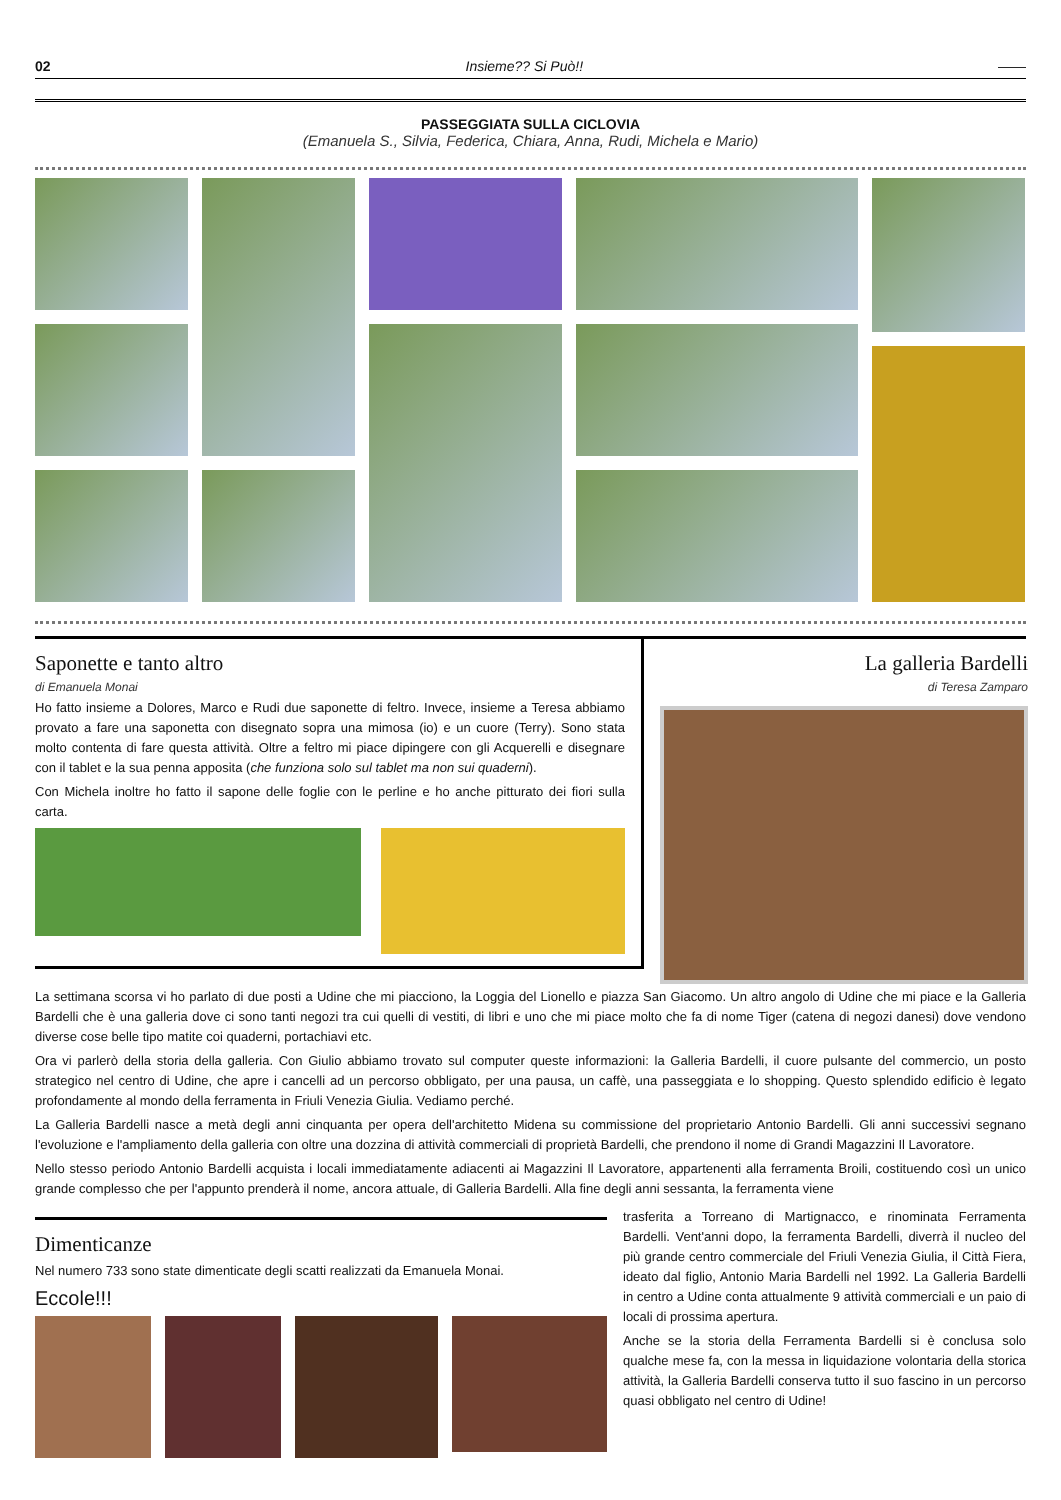02 Insieme?? Si Può!! ——
PASSEGGIATA SULLA CICLOVIA
(Emanuela S., Silvia, Federica, Chiara, Anna, Rudi, Michela e Mario)
Saponette e tanto altro
di Emanuela Monai
Ho fatto insieme a Dolores, Marco e Rudi due saponette di feltro. Invece, insieme a Teresa abbiamo provato a fare una saponetta con disegnato sopra una mimosa (io) e un cuore (Terry). Sono stata molto contenta di fare questa attività. Oltre a feltro mi piace dipingere con gli Acquerelli e disegnare con il tablet e la sua penna apposita (che funziona solo sul tablet ma non sui quaderni).
Con Michela inoltre ho fatto il sapone delle foglie con le perline e ho anche pitturato dei fiori sulla carta.
La galleria Bardelli
di Teresa Zamparo
La settimana scorsa vi ho parlato di due posti a Udine che mi piacciono, la Loggia del Lionello e piazza San Giacomo. Un altro angolo di Udine che mi piace e la Galleria Bardelli che è una galleria dove ci sono tanti negozi tra cui quelli di vestiti, di libri e uno che mi piace molto che fa di nome Tiger (catena di negozi danesi) dove vendono diverse cose belle tipo matite coi quaderni, portachiavi etc.
Ora vi parlerò della storia della galleria. Con Giulio abbiamo trovato sul computer queste informazioni: la Galleria Bardelli, il cuore pulsante del commercio, un posto strategico nel centro di Udine, che apre i cancelli ad un percorso obbligato, per una pausa, un caffè, una passeggiata e lo shopping. Questo splendido edificio è legato profondamente al mondo della ferramenta in Friuli Venezia Giulia. Vediamo perché.
La Galleria Bardelli nasce a metà degli anni cinquanta per opera dell'architetto Midena su commissione del proprietario Antonio Bardelli. Gli anni successivi segnano l'evoluzione e l'ampliamento della galleria con oltre una dozzina di attività commerciali di proprietà Bardelli, che prendono il nome di Grandi Magazzini Il Lavoratore.
Nello stesso periodo Antonio Bardelli acquista i locali immediatamente adiacenti ai Magazzini Il Lavoratore, appartenenti alla ferramenta Broili, costituendo così un unico grande complesso che per l'appunto prenderà il nome, ancora attuale, di Galleria Bardelli. Alla fine degli anni sessanta, la ferramenta viene
Dimenticanze
Nel numero 733 sono state dimenticate degli scatti realizzati da Emanuela Monai.
Eccole!!!
trasferita a Torreano di Martignacco, e rinominata Ferramenta Bardelli. Vent'anni dopo, la ferramenta Bardelli, diverrà il nucleo del più grande centro commerciale del Friuli Venezia Giulia, il Città Fiera, ideato dal figlio, Antonio Maria Bardelli nel 1992. La Galleria Bardelli in centro a Udine conta attualmente 9 attività commerciali e un paio di locali di prossima apertura.
Anche se la storia della Ferramenta Bardelli si è conclusa solo qualche mese fa, con la messa in liquidazione volontaria della storica attività, la Galleria Bardelli conserva tutto il suo fascino in un percorso quasi obbligato nel centro di Udine!